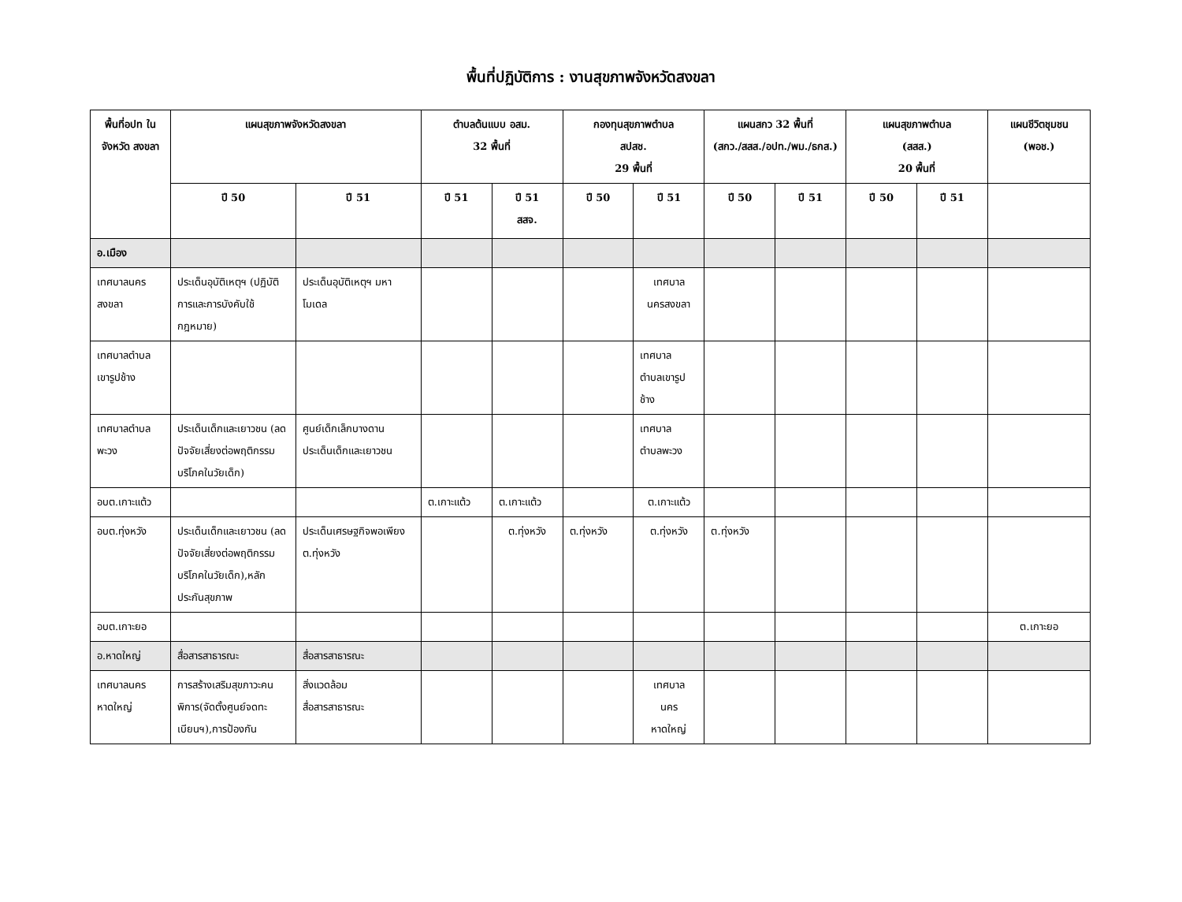พื้นที่ปฏิบัติการ : งานสุขภาพจังหวัดสงขลา
| พื้นที่อปท ในจังหวัด สงขลา | แผนสุขภาพจังหวัดสงขลา | | ตำบลต้นแบบ อสม. 32 พื้นที่ | | กองทุนสุขภาพตำบล สปสช. 29 พื้นที่ | | แผนสกว 32 พื้นที่ (สกว./สสส./อปท./พม./ธกส.) | | แผนสุขภาพตำบล (สสส.) 20 พื้นที่ | | แผนชีวิตชุมชน (พอช.) |
| --- | --- | --- | --- | --- | --- | --- | --- | --- | --- | --- | --- |
| | ปี 50 | ปี 51 | ปี 51 | ปี 51 สสจ. | ปี 50 | ปี 51 | ปี 50 | ปี 51 | ปี 50 | ปี 51 | |
| อ.เมือง | | | | | | | | | | | |
| เทศบาลนคร สงขลา | ประเด็นอุบัติเหตุฯ (ปฏิบัติการและการบังคับใช้กฎหมาย) | ประเด็นอุบัติเหตุฯ มหาโมเดล | | | | เทศบาล นครสงขลา | | | | | |
| เทศบาลตำบล เขารูปช้าง | | | | | | เทศบาล ตำบลเขารูปช้าง | | | | | |
| เทศบาลตำบล พะวง | ประเด็นเด็กและเยาวชน (ลดปัจจัยเสี่ยงต่อพฤติกรรมบริโภคในวัยเด็ก) | ศูนย์เด็กเล็กบางดาน ประเด็นเด็กและเยาวชน | | | | เทศบาล ตำบลพะวง | | | | | |
| อบต.เกาะแต้ว | | | ต.เกาะแต้ว | ต.เกาะแต้ว | | ต.เกาะแต้ว | | | | | |
| อบต.ทุ่งหวัง | ประเด็นเด็กและเยาวชน (ลดปัจจัยเสี่ยงต่อพฤติกรรมบริโภคในวัยเด็ก),หลักประกันสุขภาพ | ประเด็นเศรษฐกิจพอเพียง ต.ทุ่งหวัง | | ต.ทุ่งหวัง | ต.ทุ่งหวัง | ต.ทุ่งหวัง | ต.ทุ่งหวัง | | | | |
| อบต.เกาะยอ | | | | | | | | | | | ต.เกาะยอ |
| อ.หาดใหญ่ | สื่อสารสาธารณะ | สื่อสารสาธารณะ | | | | | | | | | |
| เทศบาลนคร หาดใหญ่ | การสร้างเสริมสุขภาวะคนพิการ(จัดตั้งศูนย์จดทะเบียนฯ),การป้องกัน | สิ่งแวดล้อม สื่อสารสาธารณะ | | | | เทศบาล นคร หาดใหญ่ | | | | | |